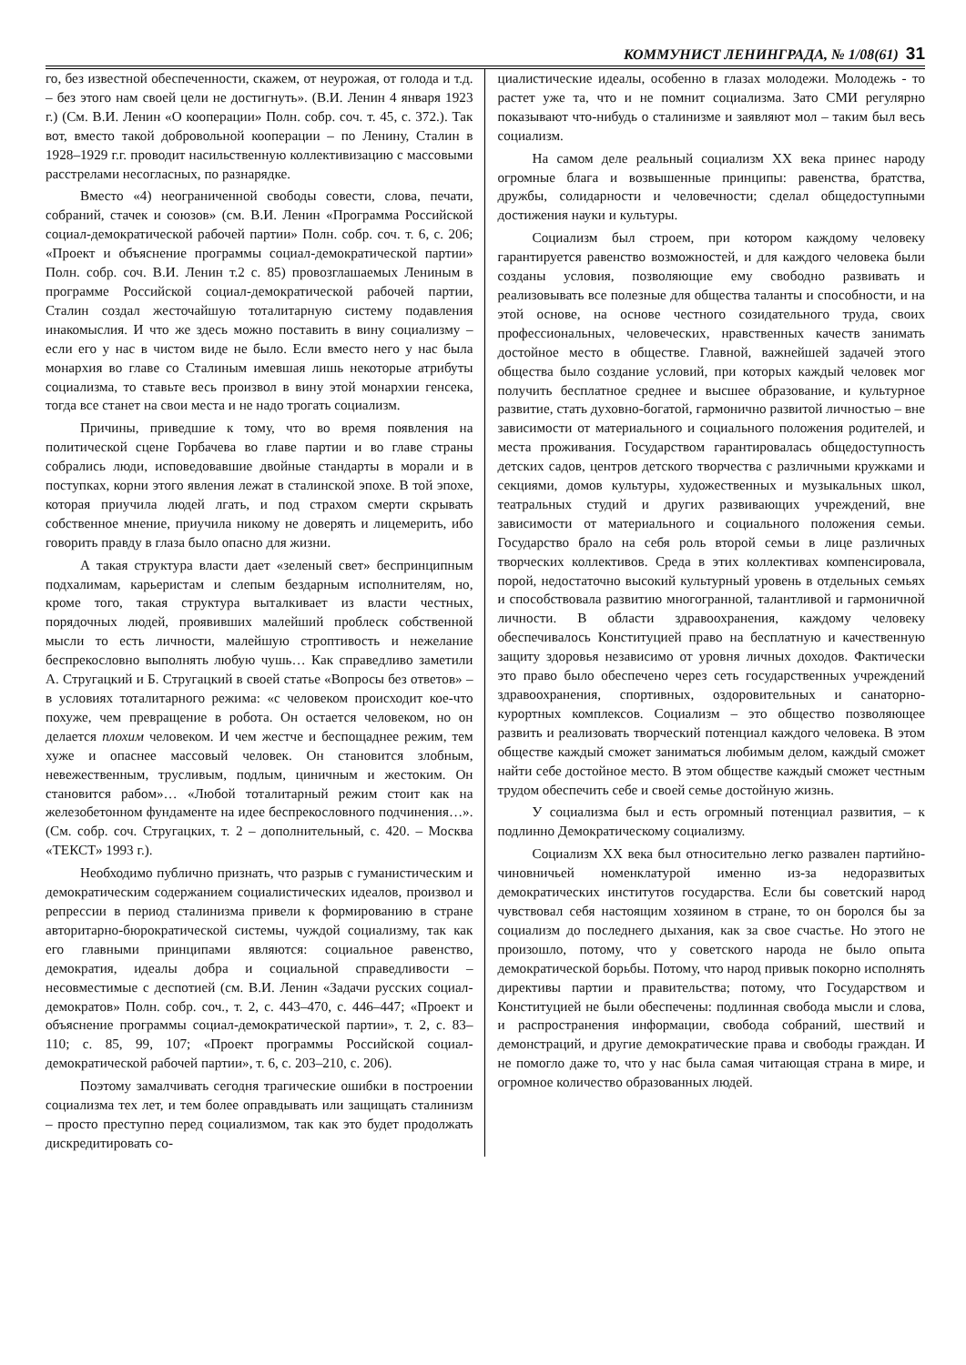КОММУНИСТ ЛЕНИНГРАДА, № 1/08(61) 31
го, без известной обеспеченности, скажем, от неурожая, от голода и т.д. – без этого нам своей цели не достигнуть». (В.И. Ленин 4 января 1923 г.) (См. В.И. Ленин «О кооперации» Полн. собр. соч. т. 45, с. 372.). Так вот, вместо такой добровольной кооперации – по Ленину, Сталин в 1928–1929 г.г. проводит насильственную коллективизацию с массовыми расстрелами несогласных, по разнарядке.
Вместо «4) неограниченной свободы совести, слова, печати, собраний, стачек и союзов» (см. В.И. Ленин «Программа Российской социал-демократической рабочей партии» Полн. собр. соч. т. 6, с. 206; «Проект и объяснение программы социал-демократической партии» Полн. собр. соч. В.И. Ленин т.2 с. 85) провозглашаемых Лениным в программе Российской социал-демократической рабочей партии, Сталин создал жесточайшую тоталитарную систему подавления инакомыслия. И что же здесь можно поставить в вину социализму – если его у нас в чистом виде не было. Если вместо него у нас была монархия во главе со Сталиным имевшая лишь некоторые атрибуты социализма, то ставьте весь произвол в вину этой монархии генсека, тогда все станет на свои места и не надо трогать социализм.
Причины, приведшие к тому, что во время появления на политической сцене Горбачева во главе партии и во главе страны собрались люди, исповедовавшие двойные стандарты в морали и в поступках, корни этого явления лежат в сталинской эпохе. В той эпохе, которая приучила людей лгать, и под страхом смерти скрывать собственное мнение, приучила никому не доверять и лицемерить, ибо говорить правду в глаза было опасно для жизни.
А такая структура власти дает «зеленый свет» беспринципным подхалимам, карьеристам и слепым бездарным исполнителям, но, кроме того, такая структура выталкивает из власти честных, порядочных людей, проявивших малейший проблеск собственной мысли то есть личности, малейшую строптивость и нежелание беспрекословно выполнять любую чушь… Как справедливо заметили А. Стругацкий и Б. Стругацкий в своей статье «Вопросы без ответов» – в условиях тоталитарного режима: «с человеком происходит кое-что похуже, чем превращение в робота. Он остается человеком, но он делается плохим человеком. И чем жестче и беспощаднее режим, тем хуже и опаснее массовый человек. Он становится злобным, невежественным, трусливым, подлым, циничным и жестоким. Он становится рабом»… «Любой тоталитарный режим стоит как на железобетонном фундаменте на идее беспрекословного подчинения…». (См. собр. соч. Стругацких, т. 2 – дополнительный, с. 420. – Москва «ТЕКСТ» 1993 г.).
Необходимо публично признать, что разрыв с гуманистическим и демократическим содержанием социалистических идеалов, произвол и репрессии в период сталинизма привели к формированию в стране авторитарно-бюрократической системы, чуждой социализму, так как его главными принципами являются: социальное равенство, демократия, идеалы добра и социальной справедливости – несовместимые с деспотией (см. В.И. Ленин «Задачи русских социал-демократов» Полн. собр. соч., т. 2, с. 443–470, с. 446–447; «Проект и объяснение программы социал-демократической партии», т. 2, с. 83–110; с. 85, 99, 107; «Проект программы Российской социал-демократической рабочей партии», т. 6, с. 203–210, с. 206).
Поэтому замалчивать сегодня трагические ошибки в построении социализма тех лет, и тем более оправдывать или защищать сталинизм – просто преступно перед социализмом, так как это будет продолжать дискредитировать со-
циалистические идеалы, особенно в глазах молодежи. Молодежь - то растет уже та, что и не помнит социализма. Зато СМИ регулярно показывают что-нибудь о сталинизме и заявляют мол – таким был весь социализм.
На самом деле реальный социализм XX века принес народу огромные блага и возвышенные принципы: равенства, братства, дружбы, солидарности и человечности; сделал общедоступными достижения науки и культуры.
Социализм был строем, при котором каждому человеку гарантируется равенство возможностей, и для каждого человека были созданы условия, позволяющие ему свободно развивать и реализовывать все полезные для общества таланты и способности, и на этой основе, на основе честного созидательного труда, своих профессиональных, человеческих, нравственных качеств занимать достойное место в обществе. Главной, важнейшей задачей этого общества было создание условий, при которых каждый человек мог получить бесплатное среднее и высшее образование, и культурное развитие, стать духовно-богатой, гармонично развитой личностью – вне зависимости от материального и социального положения родителей, и места проживания. Государством гарантировалась общедоступность детских садов, центров детского творчества с различными кружками и секциями, домов культуры, художественных и музыкальных школ, театральных студий и других развивающих учреждений, вне зависимости от материального и социального положения семьи. Государство брало на себя роль второй семьи в лице различных творческих коллективов. Среда в этих коллективах компенсировала, порой, недостаточно высокий культурный уровень в отдельных семьях и способствовала развитию многогранной, талантливой и гармоничной личности. В области здравоохранения, каждому человеку обеспечивалось Конституцией право на бесплатную и качественную защиту здоровья независимо от уровня личных доходов. Фактически это право было обеспечено через сеть государственных учреждений здравоохранения, спортивных, оздоровительных и санаторно-курортных комплексов. Социализм – это общество позволяющее развить и реализовать творческий потенциал каждого человека. В этом обществе каждый сможет заниматься любимым делом, каждый сможет найти себе достойное место. В этом обществе каждый сможет честным трудом обеспечить себе и своей семье достойную жизнь.
У социализма был и есть огромный потенциал развития, – к подлинно Демократическому социализму.
Социализм XX века был относительно легко развален партийно-чиновничьей номенклатурой именно из-за недоразвитых демократических институтов государства. Если бы советский народ чувствовал себя настоящим хозяином в стране, то он боролся бы за социализм до последнего дыхания, как за свое счастье. Но этого не произошло, потому, что у советского народа не было опыта демократической борьбы. Потому, что народ привык покорно исполнять директивы партии и правительства; потому, что Государством и Конституцией не были обеспечены: подлинная свобода мысли и слова, и распространения информации, свобода собраний, шествий и демонстраций, и другие демократические права и свободы граждан. И не помогло даже то, что у нас была самая читающая страна в мире, и огромное количество образованных людей.